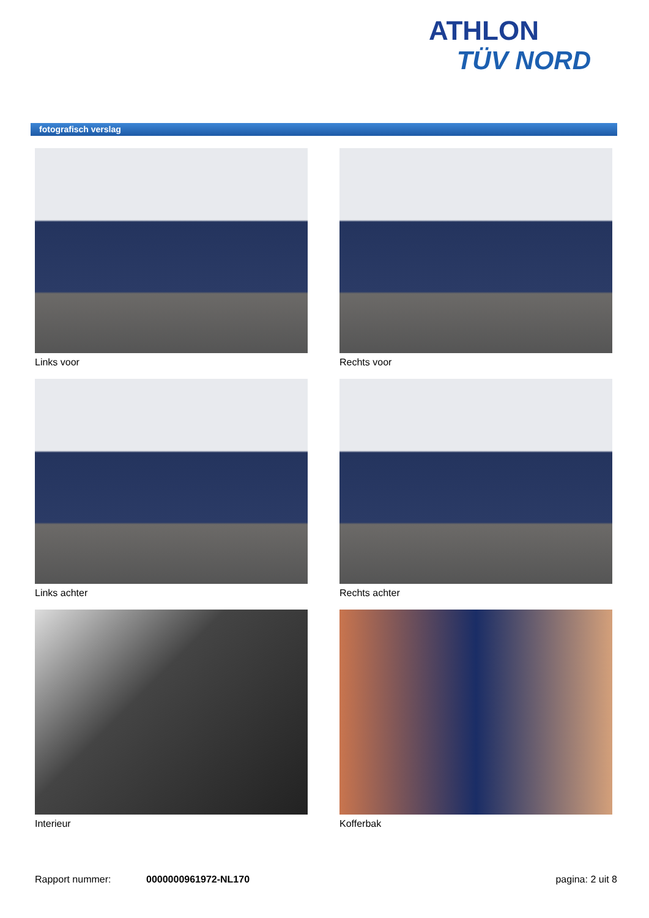ATHLON
TÜV NORD
fotografisch verslag
Links voor
Rechts voor
Links achter
Rechts achter
Interieur
Kofferbak
Rapport nummer: 0000000961972-NL170 pagina: 2 uit 8